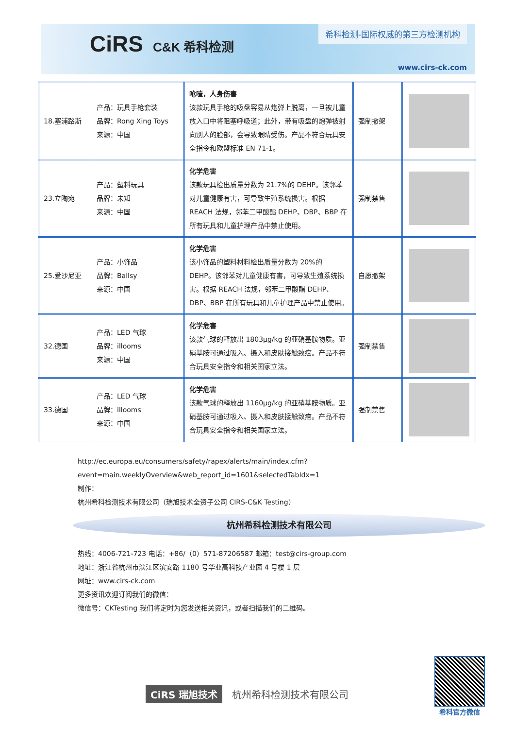CiRS C&K 希科检测
希科检测-国际权威的第三方检测机构
www.cirs-ck.com
| 18.塞浦路斯 | 产品：玩具手枪套装 品牌：Rong Xing Toys 来源：中国 | 呛噎，人身伤害 该款玩具手枪的吸盘容易从炮弹上脱离，一旦被儿童放入口中将阻塞呼吸道；此外，带有吸盘的炮弹被射向别人的脸部，会导致眼睛受伤。产品不符合玩具安全指令和欧盟标准 EN 71-1。 | 强制撤架 | |
| 23.立陶宛 | 产品：塑料玩具 品牌：未知 来源：中国 | 化学危害 该款玩具检出质量分数为 21.7%的 DEHP。该邻苯对儿童健康有害，可导致生殖系统损害。根据 REACH 法规，邻苯二甲酸酯 DEHP、DBP、BBP 在所有玩具和儿童护理产品中禁止使用。 | 强制禁售 | |
| 25.爱沙尼亚 | 产品：小饰品 品牌：Ballsy 来源：中国 | 化学危害 该小饰品的塑料材料检出质量分数为 20%的 DEHP。该邻苯对儿童健康有害，可导致生殖系统损害。根据 REACH 法规，邻苯二甲酸酯 DEHP、DBP、BBP 在所有玩具和儿童护理产品中禁止使用。 | 自愿撤架 | |
| 32.德国 | 产品：LED 气球 品牌：illooms 来源：中国 | 化学危害 该款气球的释放出 1803μg/kg 的亚硝基胺物质。亚硝基胺可通过吸入、摄入和皮肤接触致癌。产品不符合玩具安全指令和相关国家立法。 | 强制禁售 | |
| 33.德国 | 产品：LED 气球 品牌：illooms 来源：中国 | 化学危害 该款气球的释放出 1160μg/kg 的亚硝基胺物质。亚硝基胺可通过吸入、摄入和皮肤接触致癌。产品不符合玩具安全指令和相关国家立法。 | 强制禁售 | |
http://ec.europa.eu/consumers/safety/rapex/alerts/main/index.cfm?event=main.weeklyOverview&web_report_id=1601&selectedTabIdx=1
制作：
杭州希科检测技术有限公司（瑞旭技术全资子公司 CIRS-C&K Testing）
杭州希科检测技术有限公司
热线：4006-721-723 电话：+86/（0）571-87206587 邮箱：test@cirs-group.com
地址：浙江省杭州市滨江区滨安路 1180 号华业高科技产业园 4 号楼 1 层
网址：www.cirs-ck.com
更多资讯欢迎订阅我们的微信：
微信号：CKTesting 我们将定时为您发送相关资讯，或者扫描我们的二维码。
CiRS 瑞旭技术 杭州希科检测技术有限公司
希科官方微信